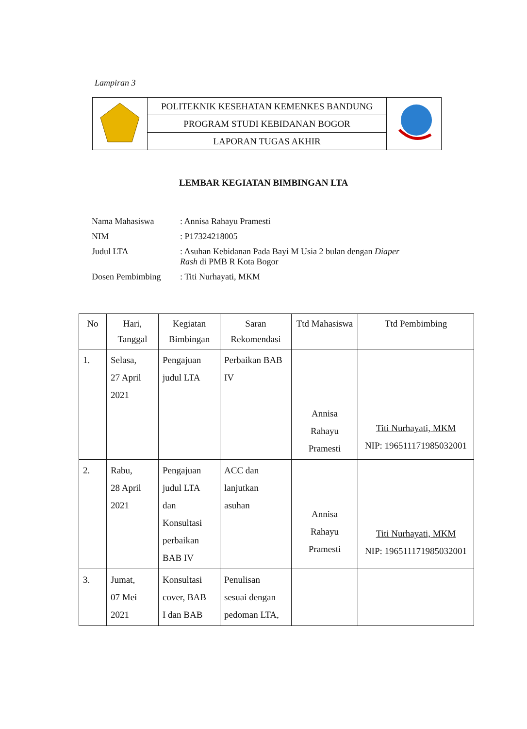Lampiran 3
| | POLITEKNIK KESEHATAN KEMENKES BANDUNG | |
| | PROGRAM STUDI KEBIDANAN BOGOR | |
| | LAPORAN TUGAS AKHIR | |
LEMBAR KEGIATAN BIMBINGAN LTA
| Nama Mahasiswa | : Annisa Rahayu Pramesti |
| NIM | : P17324218005 |
| Judul LTA | : Asuhan Kebidanan Pada Bayi M Usia 2 bulan dengan Diaper Rash di PMB R Kota Bogor |
| Dosen Pembimbing | : Titi Nurhayati, MKM |
| No | Hari, Tanggal | Kegiatan Bimbingan | Saran Rekomendasi | Ttd Mahasiswa | Ttd Pembimbing |
| --- | --- | --- | --- | --- | --- |
| 1. | Selasa, 27 April 2021 | Pengajuan judul LTA | Perbaikan BAB IV | Annisa Rahayu Pramesti | Titi Nurhayati, MKM NIP: 196511171985032001 |
| 2. | Rabu, 28 April 2021 | Pengajuan judul LTA dan Konsultasi perbaikan BAB IV | ACC dan lanjutkan asuhan | Annisa Rahayu Pramesti | Titi Nurhayati, MKM NIP: 196511171985032001 |
| 3. | Jumat, 07 Mei 2021 | Konsultasi cover, BAB I dan BAB | Penulisan sesuai dengan pedoman LTA, | | |